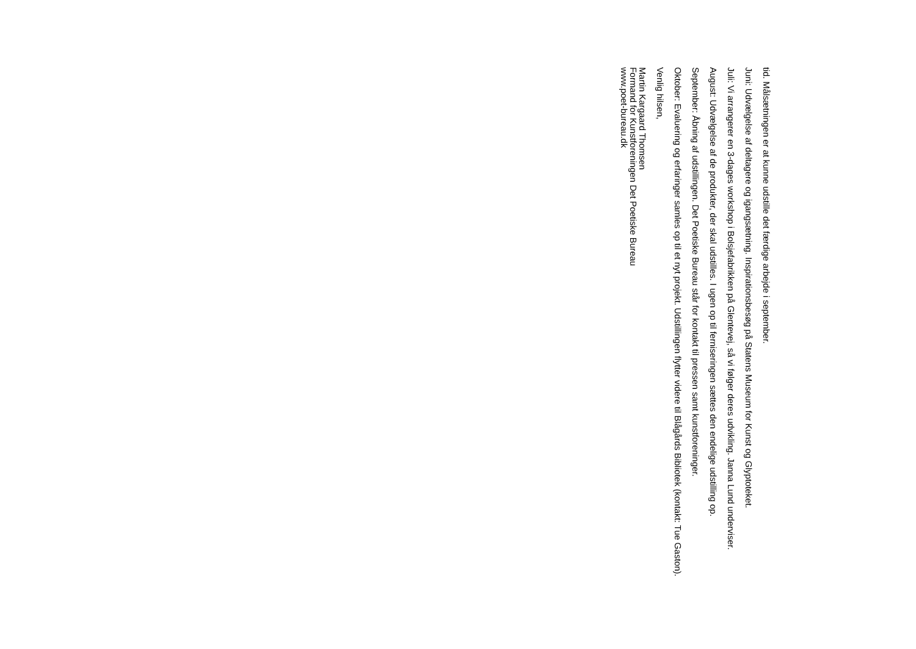tid. Målsætningen er at kunne udstille det færdige arbejde i september.
Juni: Udvælgelse af deltagere og igangsætning. Inspirationsbesøg på Statens Museum for Kunst og Glyptoteket.
Juli: Vi arrangerer en 3-dages workshop i Bolsjefabrikken på Glentevej, så vi følger deres udvikling. Janna Lund underviser.
August: Udvælgelse af de produkter, der skal udstilles. I ugen op til ferniseringen sættes den endelige udstilling op.
September: Åbning af udstillingen. Det Poetiske Bureau står for kontakt til pressen samt kunstforeninger.
Oktober: Evaluering og erfaringer samles op til et nyt projekt. Udstillingen flytter videre til Blågårds Bibliotek (kontakt: Tue Gaston).
Venlig hilsen,
Martin Kargaard Thomsen
Formand for Kunstforeningen Det Poetiske Bureau
www.poet-bureau.dk